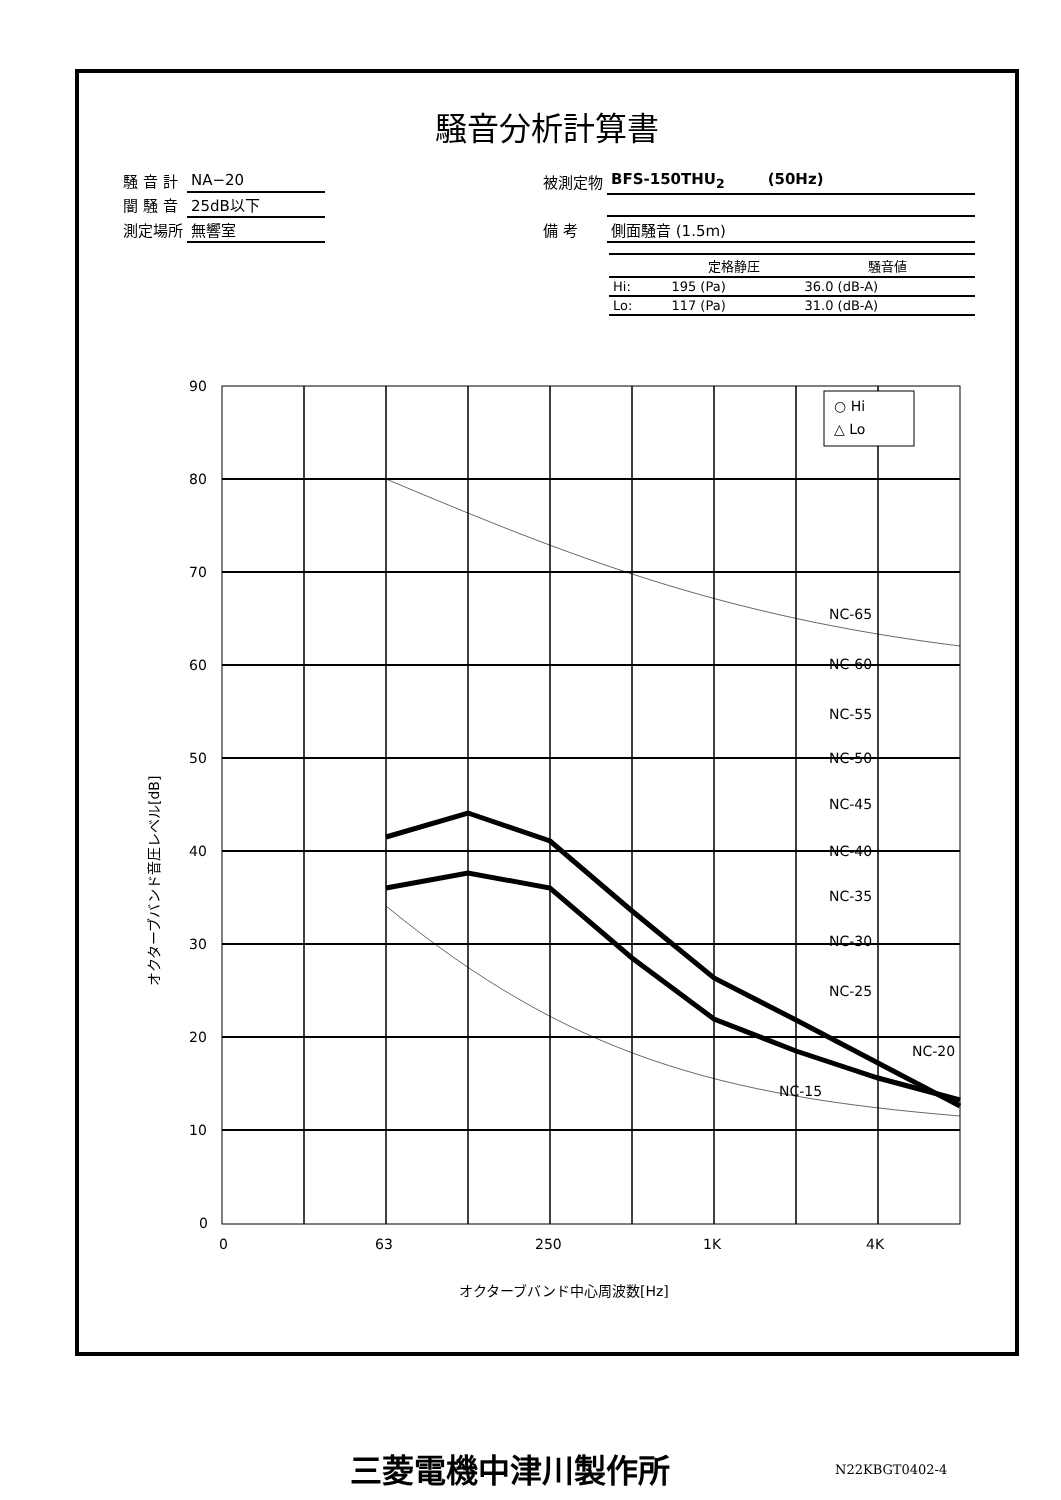騒音分析計算書
| 騒 音 計 | NA−20 |
| 闇 騒 音 | 25dB以下 |
| 測定場所 | 無響室 |
| 被測定物 | BFS-150THU<sub>2</sub> (50Hz) |
| 備 考 | 側面騒音 (1.5m) |
| | 定格静圧 | 騒音値 |
| --- | --- | --- |
| Hi: | 195 (Pa) | 36.0 (dB-A) |
| Lo: | 117 (Pa) | 31.0 (dB-A) |
90
80
70
60
50
40
30
20
10
0
0
63
250
1K
4K
オクターブバンド中心周波数[Hz]
オクターブバンド音圧レベル[dB]
○ Hi
△ Lo
NC-65
NC-60
NC-55
NC-50
NC-45
NC-40
NC-35
NC-30
NC-25
NC-20
NC-15
三菱電機中津川製作所 N22KBGT0402-4